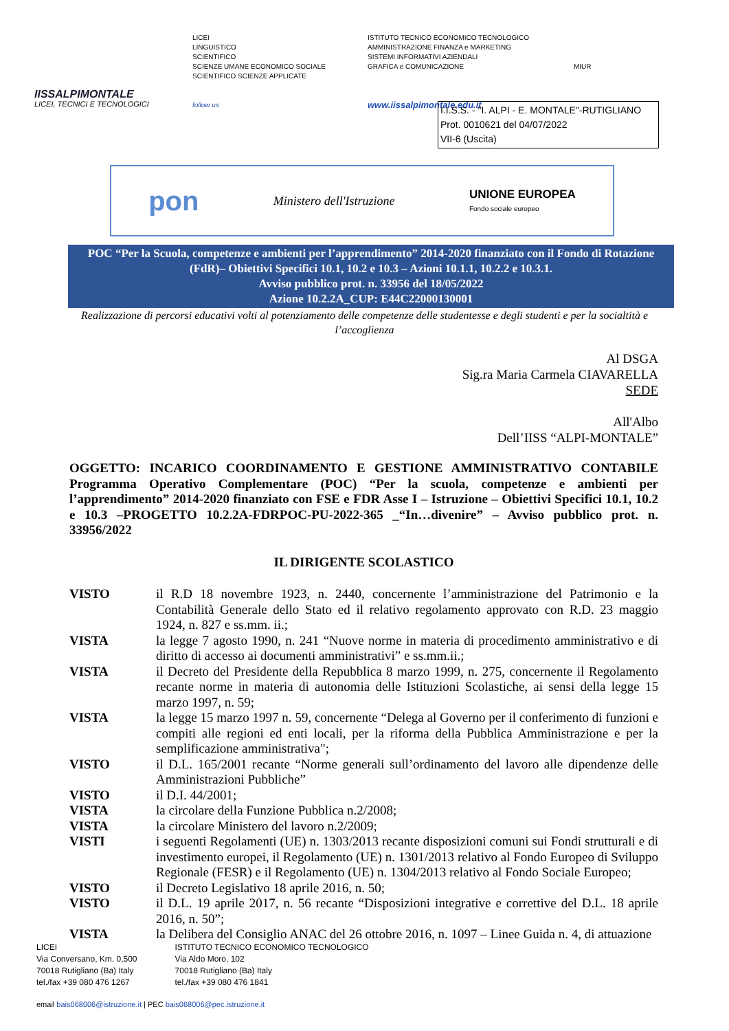IISSALPIMONTALE
LICEI, TECNICI E TECNOLOGICI
LICEI
LINGUISTICO
SCIENTIFICO
SCIENZE UMANE ECONOMICO SOCIALE
SCIENTIFICO SCIENZE APPLICATE
follow us
ISTITUTO TECNICO ECONOMICO TECNOLOGICO
AMMINISTRAZIONE FINANZA e MARKETING
SISTEMI INFORMATIVI AZIENDALI
GRAFICA e COMUNICAZIONE
www.iissalpimontale.edu.it
MIUR
I.I.S.S. - "I. ALPI - E. MONTALE"-RUTIGLIANO
Prot. 0010621 del 04/07/2022
VII-6 (Uscita)
pon Ministero dell'Istruzione UNIONE EUROPEA
Fondo sociale europeo
POC “Per la Scuola, competenze e ambienti per l’apprendimento” 2014-2020 finanziato con il Fondo di Rotazione (FdR)– Obiettivi Specifici 10.1, 10.2 e 10.3 – Azioni 10.1.1, 10.2.2 e 10.3.1.
Avviso pubblico prot. n. 33956 del 18/05/2022
Azione 10.2.2A_CUP: E44C22000130001
Realizzazione di percorsi educativi volti al potenziamento delle competenze delle studentesse e degli studenti e per la socialtità e l’accoglienza
Al DSGA
Sig.ra Maria Carmela CIAVARELLA
SEDE
All'Albo
Dell’IISS “ALPI-MONTALE”
OGGETTO: INCARICO COORDINAMENTO E GESTIONE AMMINISTRATIVO CONTABILE Programma Operativo Complementare (POC) “Per la scuola, competenze e ambienti per l’apprendimento” 2014-2020 finanziato con FSE e FDR Asse I – Istruzione – Obiettivi Specifici 10.1, 10.2 e 10.3 –PROGETTO 10.2.2A-FDRPOC-PU-2022-365 _“In…divenire” – Avviso pubblico prot. n. 33956/2022
IL DIRIGENTE SCOLASTICO
VISTO il R.D 18 novembre 1923, n. 2440, concernente l’amministrazione del Patrimonio e la Contabilità Generale dello Stato ed il relativo regolamento approvato con R.D. 23 maggio 1924, n. 827 e ss.mm. ii.;
VISTA la legge 7 agosto 1990, n. 241 “Nuove norme in materia di procedimento amministrativo e di diritto di accesso ai documenti amministrativi” e ss.mm.ii.;
VISTA il Decreto del Presidente della Repubblica 8 marzo 1999, n. 275, concernente il Regolamento recante norme in materia di autonomia delle Istituzioni Scolastiche, ai sensi della legge 15 marzo 1997, n. 59;
VISTA la legge 15 marzo 1997 n. 59, concernente “Delega al Governo per il conferimento di funzioni e compiti alle regioni ed enti locali, per la riforma della Pubblica Amministrazione e per la semplificazione amministrativa";
VISTO il D.L. 165/2001 recante “Norme generali sull’ordinamento del lavoro alle dipendenze delle Amministrazioni Pubbliche”
VISTO il D.I. 44/2001;
VISTA la circolare della Funzione Pubblica n.2/2008;
VISTA la circolare Ministero del lavoro n.2/2009;
VISTI i seguenti Regolamenti (UE) n. 1303/2013 recante disposizioni comuni sui Fondi strutturali e di investimento europei, il Regolamento (UE) n. 1301/2013 relativo al Fondo Europeo di Sviluppo Regionale (FESR) e il Regolamento (UE) n. 1304/2013 relativo al Fondo Sociale Europeo;
VISTO il Decreto Legislativo 18 aprile 2016, n. 50;
VISTO il D.L. 19 aprile 2017, n. 56 recante “Disposizioni integrative e correttive del D.L. 18 aprile 2016, n. 50”;
VISTA la Delibera del Consiglio ANAC del 26 ottobre 2016, n. 1097 – Linee Guida n. 4, di attuazione
LICEI
Via Conversano, Km. 0,500
70018 Rutigliano (Ba) Italy
tel./fax +39 080 476 1267
ISTITUTO TECNICO ECONOMICO TECNOLOGICO
Via Aldo Moro, 102
70018 Rutigliano (Ba) Italy
tel./fax +39 080 476 1841
email bais068006@istruzione.it | PEC bais068006@pec.istruzione.it